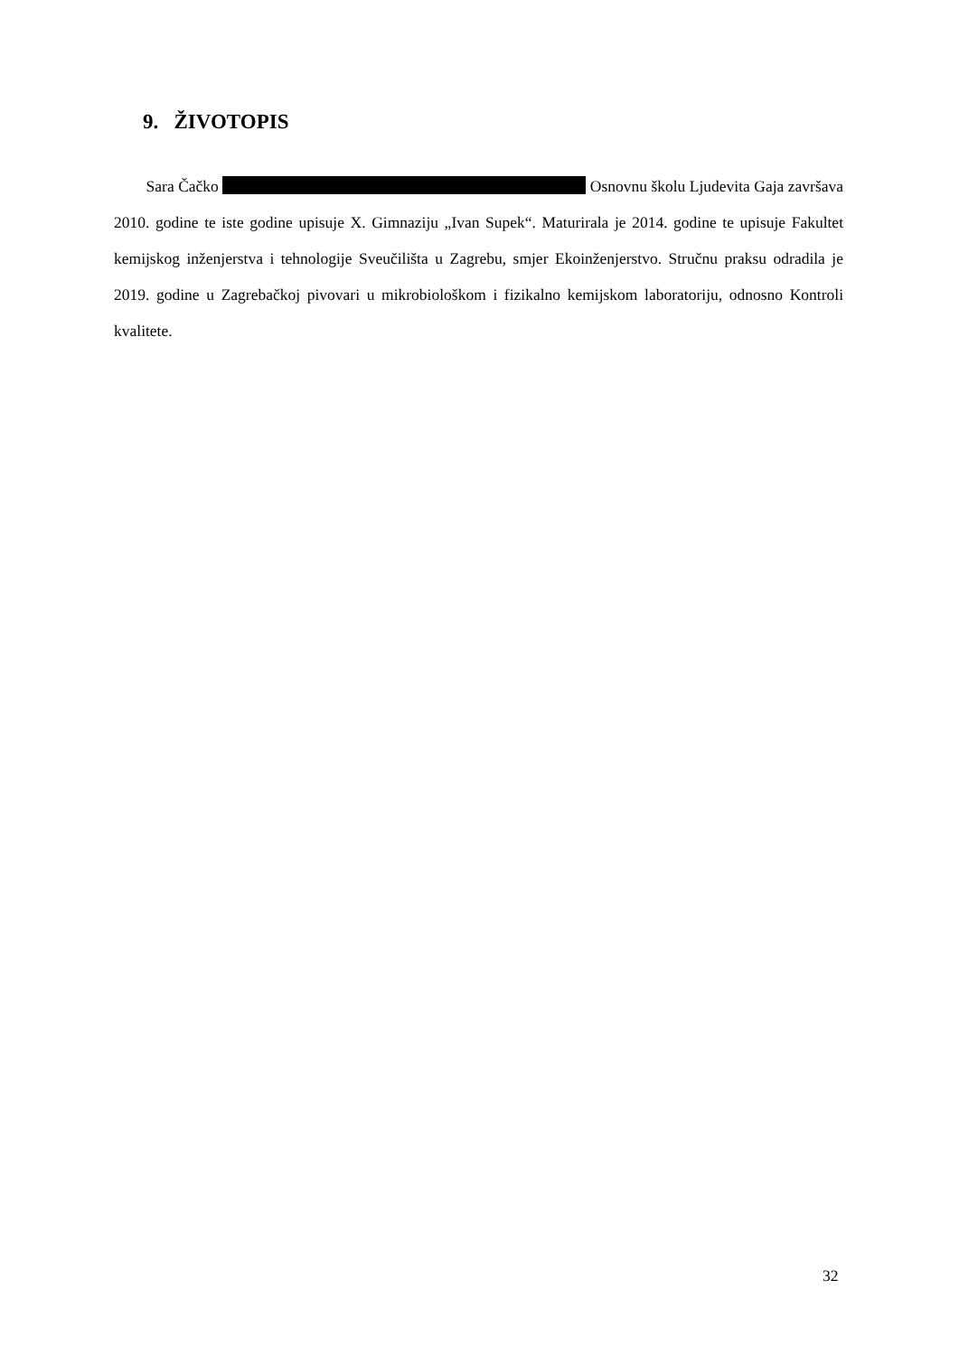9. ŽIVOTOPIS
Sara Čačko Osnovnu školu Ljudevita Gaja završava 2010. godine te iste godine upisuje X. Gimnaziju „Ivan Supek“. Maturirala je 2014. godine te upisuje Fakultet kemijskog inženjerstva i tehnologije Sveučilišta u Zagrebu, smjer Ekoinženjerstvo. Stručnu praksu odradila je 2019. godine u Zagrebačkoj pivovari u mikrobiološkom i fizikalno kemijskom laboratoriju, odnosno Kontroli kvalitete.
32